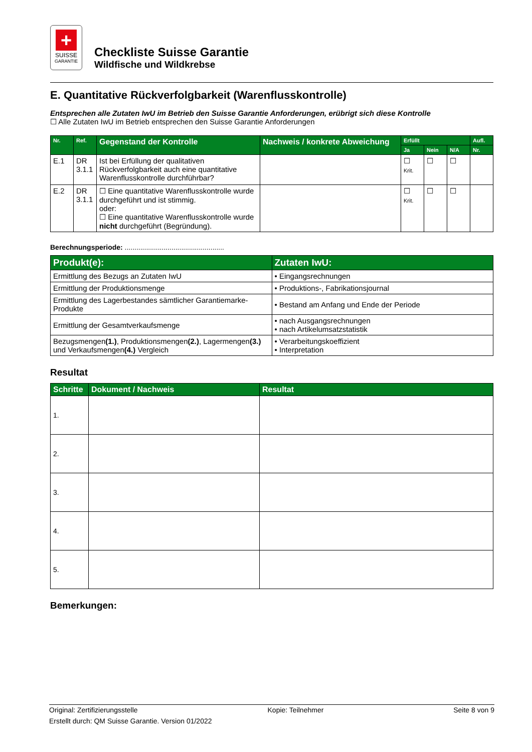+
SUISSE
GARANTIE
Checkliste Suisse Garantie
Wildfische und Wildkrebse
E. Quantitative Rückverfolgbarkeit (Warenflusskontrolle)
Entsprechen alle Zutaten IwU im Betrieb den Suisse Garantie Anforderungen, erübrigt sich diese Kontrolle
☐ Alle Zutaten IwU im Betrieb entsprechen den Suisse Garantie Anforderungen
| Nr. | Ref. | Gegenstand der Kontrolle | Nachweis / konkrete Abweichung | Erfüllt | | | Aufl. |
| --- | --- | --- | --- | --- | --- | --- | --- |
| | | | | Ja | Nein | N/A | Nr. |
| E.1 | DR 3.1.1 | Ist bei Erfüllung der qualitativen Rückverfolgbarkeit auch eine quantitative Warenflusskontrolle durchführbar? | | ☐ Krit. | ☐ | ☐ | |
| E.2 | DR 3.1.1 | ☐ Eine quantitative Warenflusskontrolle wurde durchgeführt und ist stimmig. oder: ☐ Eine quantitative Warenflusskontrolle wurde nicht durchgeführt (Begründung). | | ☐ Krit. | ☐ | ☐ | |
Berechnungsperiode: ...................................................
| Produkt(e): | Zutaten IwU: |
| --- | --- |
| Ermittlung des Bezugs an Zutaten IwU | • Eingangsrechnungen |
| Ermittlung der Produktionsmenge | • Produktions-, Fabrikationsjournal |
| Ermittlung des Lagerbestandes sämtlicher Garantiemarke-Produkte | • Bestand am Anfang und Ende der Periode |
| Ermittlung der Gesamtverkaufsmenge | • nach Ausgangsrechnungen • nach Artikelumsatzstatistik |
| Bezugsmengen (1.) , Produktionsmengen (2.) , Lagermengen (3.) und Verkaufsmengen (4.) Vergleich | • Verarbeitungskoeffizient • Interpretation |
Resultat
| Schritte | Dokument / Nachweis | Resultat |
| --- | --- | --- |
| 1. | | |
| 2. | | |
| 3. | | |
| 4. | | |
| 5. | | |
Bemerkungen:
Original: Zertifizierungsstelle Kopie: Teilnehmer Seite 8 von 9
Erstellt durch: QM Suisse Garantie. Version 01/2022